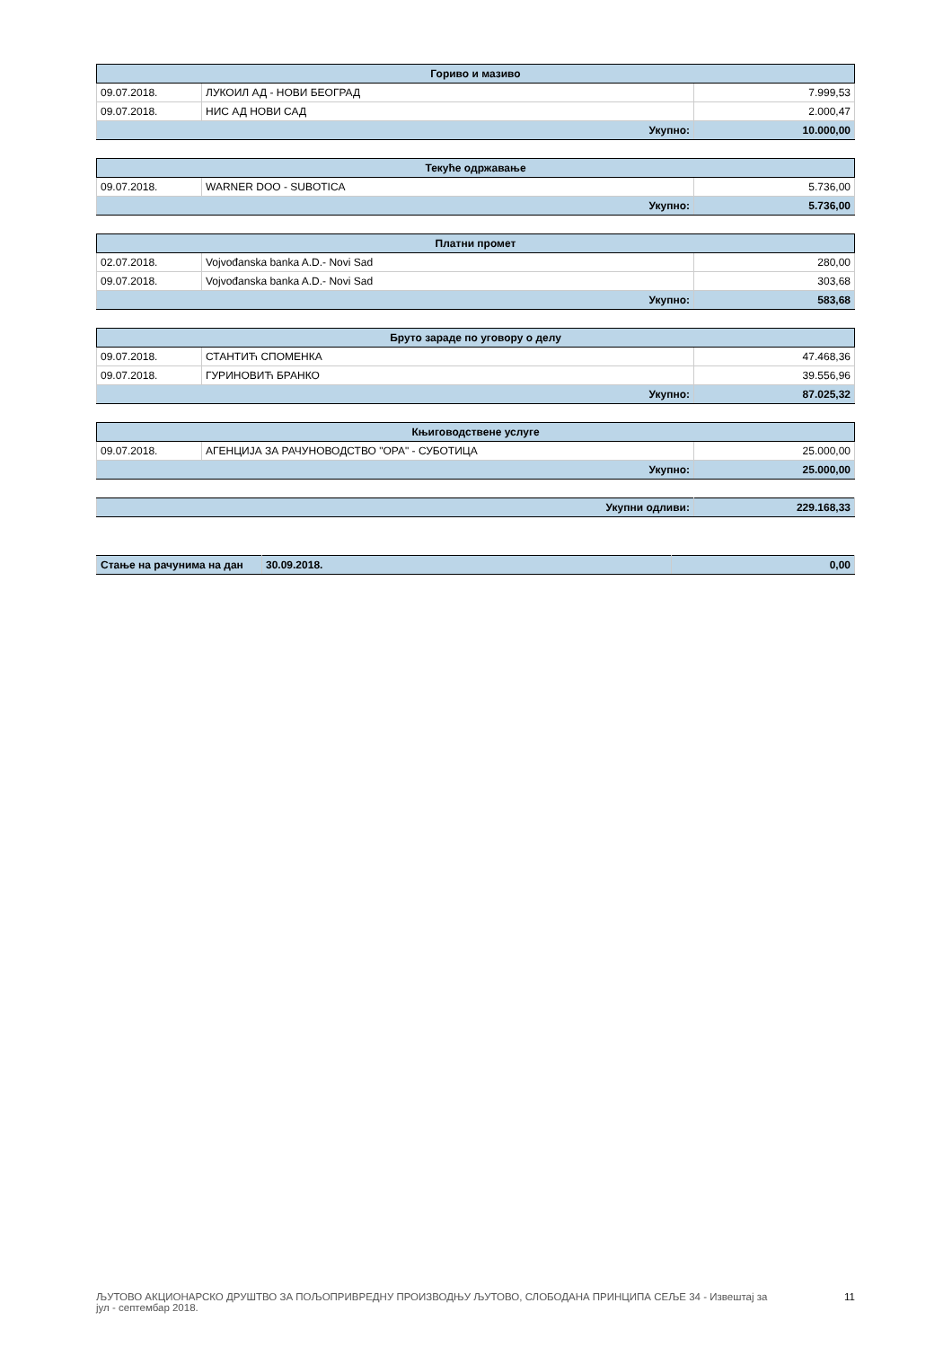| Гориво и мазиво | | |
| --- | --- | --- |
| 09.07.2018. | ЛУКОИЛ АД - НОВИ БЕОГРАД | 7.999,53 |
| 09.07.2018. | НИС АД НОВИ САД | 2.000,47 |
| Укупно: | | 10.000,00 |
| Текуће одржавање | | |
| --- | --- | --- |
| 09.07.2018. | WARNER DOO - SUBOTICA | 5.736,00 |
| Укупно: | | 5.736,00 |
| Платни промет | | |
| --- | --- | --- |
| 02.07.2018. | Vojvođanska banka A.D.- Novi Sad | 280,00 |
| 09.07.2018. | Vojvođanska banka A.D.- Novi Sad | 303,68 |
| Укупно: | | 583,68 |
| Бруто зараде по уговору о делу | | |
| --- | --- | --- |
| 09.07.2018. | СТАНТИЋ СПОМЕНКА | 47.468,36 |
| 09.07.2018. | ГУРИНОВИЋ БРАНКО | 39.556,96 |
| Укупно: | | 87.025,32 |
| Књиговодствене услуге | | |
| --- | --- | --- |
| 09.07.2018. | АГЕНЦИЈА ЗА РАЧУНОВОДСТВО "ОРА" - СУБОТИЦА | 25.000,00 |
| Укупно: | | 25.000,00 |
| Укупни одливи: | 229.168,33 |
| Стање на рачунима на дан | 30.09.2018. | 0,00 |
ЉУТОВО АКЦИОНАРСКО ДРУШТВО ЗА ПОЉОПРИВРЕДНУ ПРОИЗВОДЊУ ЉУТОВО, СЛОБОДАНА ПРИНЦИПА СЕЉЕ 34 - Извештај за
јул - септембар 2018. 11